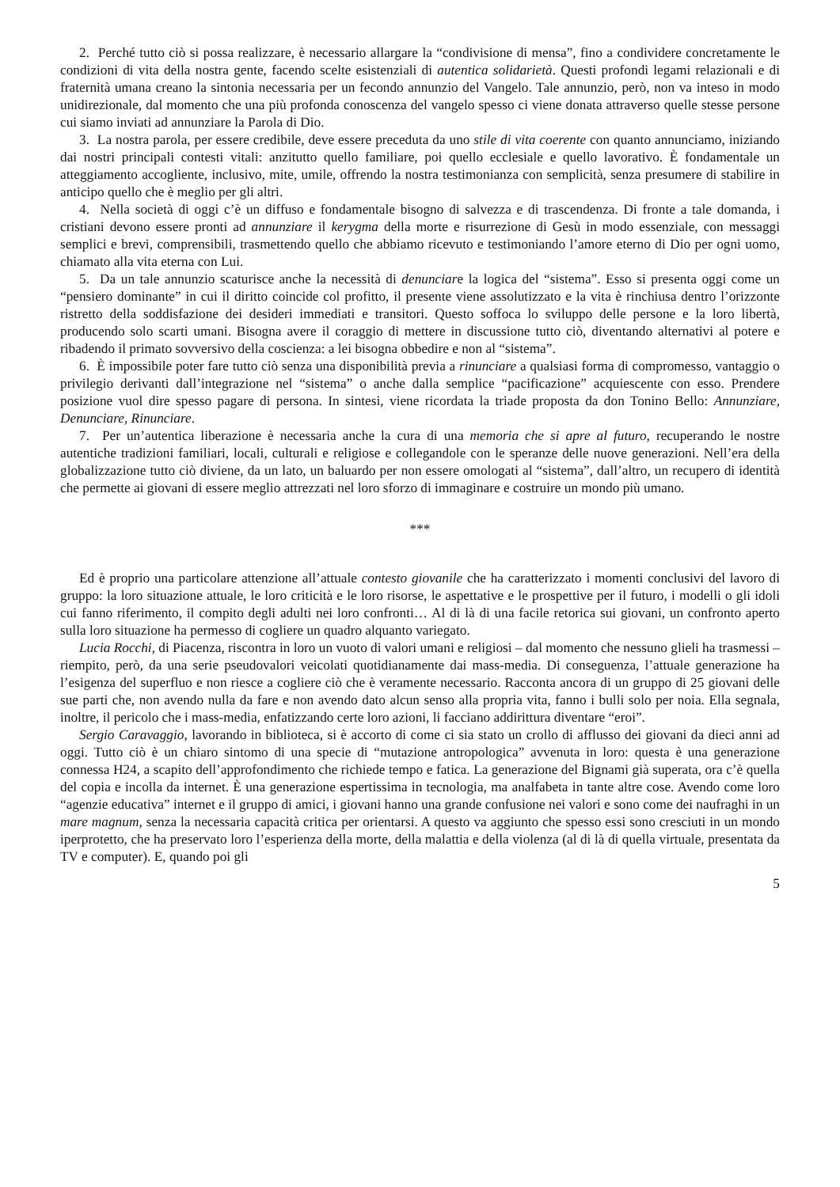2. Perché tutto ciò si possa realizzare, è necessario allargare la “condivisione di mensa”, fino a condividere concretamente le condizioni di vita della nostra gente, facendo scelte esistenziali di autentica solidarietà. Questi profondi legami relazionali e di fraternità umana creano la sintonia necessaria per un fecondo annunzio del Vangelo. Tale annunzio, però, non va inteso in modo unidirezionale, dal momento che una più profonda conoscenza del vangelo spesso ci viene donata attraverso quelle stesse persone cui siamo inviati ad annunziare la Parola di Dio.
3. La nostra parola, per essere credibile, deve essere preceduta da uno stile di vita coerente con quanto annunciamo, iniziando dai nostri principali contesti vitali: anzitutto quello familiare, poi quello ecclesiale e quello lavorativo. È fondamentale un atteggiamento accogliente, inclusivo, mite, umile, offrendo la nostra testimonianza con semplicità, senza presumere di stabilire in anticipo quello che è meglio per gli altri.
4. Nella società di oggi c’è un diffuso e fondamentale bisogno di salvezza e di trascendenza. Di fronte a tale domanda, i cristiani devono essere pronti ad annunziare il kerygma della morte e risurrezione di Gesù in modo essenziale, con messaggi semplici e brevi, comprensibili, trasmettendo quello che abbiamo ricevuto e testimoniando l’amore eterno di Dio per ogni uomo, chiamato alla vita eterna con Lui.
5. Da un tale annunzio scaturisce anche la necessità di denunciare la logica del “sistema”. Esso si presenta oggi come un “pensiero dominante” in cui il diritto coincide col profitto, il presente viene assolutizzato e la vita è rinchiusa dentro l’orizzonte ristretto della soddisfazione dei desideri immediati e transitori. Questo soffoca lo sviluppo delle persone e la loro libertà, producendo solo scarti umani. Bisogna avere il coraggio di mettere in discussione tutto ciò, diventando alternativi al potere e ribadendo il primato sovversivo della coscienza: a lei bisogna obbedire e non al “sistema”.
6. È impossibile poter fare tutto ciò senza una disponibilità previa a rinunciare a qualsiasi forma di compromesso, vantaggio o privilegio derivanti dall’integrazione nel “sistema” o anche dalla semplice “pacificazione” acquiescente con esso. Prendere posizione vuol dire spesso pagare di persona. In sintesi, viene ricordata la triade proposta da don Tonino Bello: Annunziare, Denunciare, Rinunciare.
7. Per un’autentica liberazione è necessaria anche la cura di una memoria che si apre al futuro, recuperando le nostre autentiche tradizioni familiari, locali, culturali e religiose e collegandole con le speranze delle nuove generazioni. Nell’era della globalizzazione tutto ciò diviene, da un lato, un baluardo per non essere omologati al “sistema”, dall’altro, un recupero di identità che permette ai giovani di essere meglio attrezzati nel loro sforzo di immaginare e costruire un mondo più umano.
***
Ed è proprio una particolare attenzione all’attuale contesto giovanile che ha caratterizzato i momenti conclusivi del lavoro di gruppo: la loro situazione attuale, le loro criticità e le loro risorse, le aspettative e le prospettive per il futuro, i modelli o gli idoli cui fanno riferimento, il compito degli adulti nei loro confronti… Al di là di una facile retorica sui giovani, un confronto aperto sulla loro situazione ha permesso di cogliere un quadro alquanto variegato.
Lucia Rocchi, di Piacenza, riscontra in loro un vuoto di valori umani e religiosi – dal momento che nessuno glieli ha trasmessi – riempito, però, da una serie pseudovalori veicolati quotidianamente dai mass-media. Di conseguenza, l’attuale generazione ha l’esigenza del superfluo e non riesce a cogliere ciò che è veramente necessario. Racconta ancora di un gruppo di 25 giovani delle sue parti che, non avendo nulla da fare e non avendo dato alcun senso alla propria vita, fanno i bulli solo per noia. Ella segnala, inoltre, il pericolo che i mass-media, enfatizzando certe loro azioni, li facciano addirittura diventare “eroi”.
Sergio Caravaggio, lavorando in biblioteca, si è accorto di come ci sia stato un crollo di afflusso dei giovani da dieci anni ad oggi. Tutto ciò è un chiaro sintomo di una specie di “mutazione antropologica” avvenuta in loro: questa è una generazione connessa H24, a scapito dell’approfondimento che richiede tempo e fatica. La generazione del Bignami già superata, ora c’è quella del copia e incolla da internet. È una generazione espertissima in tecnologia, ma analfabeta in tante altre cose. Avendo come loro “agenzie educativa” internet e il gruppo di amici, i giovani hanno una grande confusione nei valori e sono come dei naufraghi in un mare magnum, senza la necessaria capacità critica per orientarsi. A questo va aggiunto che spesso essi sono cresciuti in un mondo iperprotetto, che ha preservato loro l’esperienza della morte, della malattia e della violenza (al di là di quella virtuale, presentata da TV e computer). E, quando poi gli
5